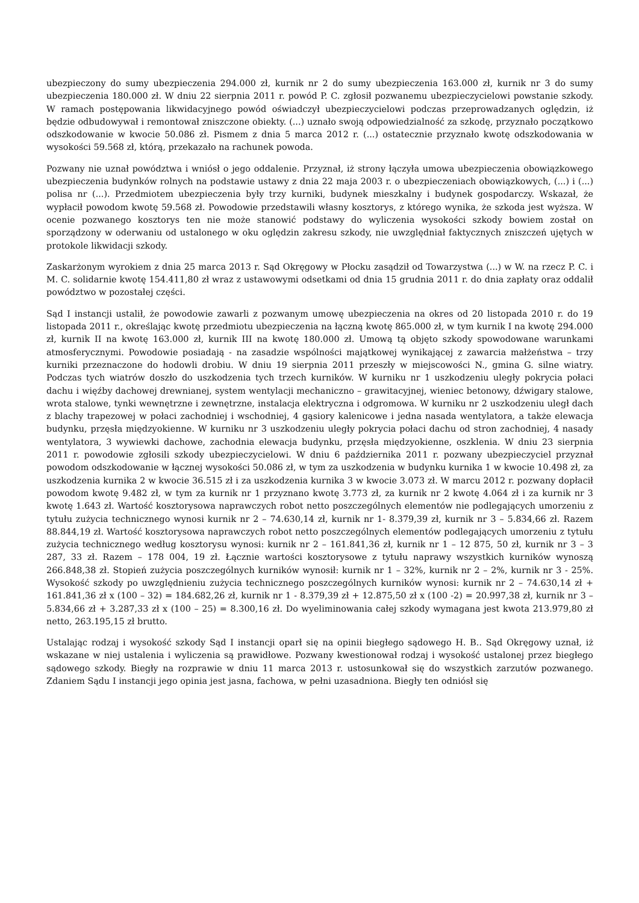ubezpieczony do sumy ubezpieczenia 294.000 zł, kurnik nr 2 do sumy ubezpieczenia 163.000 zł, kurnik nr 3 do sumy ubezpieczenia 180.000 zł. W dniu 22 sierpnia 2011 r. powód P. C. zgłosił pozwanemu ubezpieczycielowi powstanie szkody. W ramach postępowania likwidacyjnego powód oświadczył ubezpieczycielowi podczas przeprowadzanych oględzin, iż będzie odbudowywał i remontował zniszczone obiekty. (...) uznało swoją odpowiedzialność za szkodę, przyznało początkowo odszkodowanie w kwocie 50.086 zł. Pismem z dnia 5 marca 2012 r. (...) ostatecznie przyznało kwotę odszkodowania w wysokości 59.568 zł, którą, przekazało na rachunek powoda.
Pozwany nie uznał powództwa i wniósł o jego oddalenie. Przyznał, iż strony łączyła umowa ubezpieczenia obowiązkowego ubezpieczenia budynków rolnych na podstawie ustawy z dnia 22 maja 2003 r. o ubezpieczeniach obowiązkowych, (...) i (...) polisa nr (...). Przedmiotem ubezpieczenia były trzy kurniki, budynek mieszkalny i budynek gospodarczy. Wskazał, że wypłacił powodom kwotę 59.568 zł. Powodowie przedstawili własny kosztorys, z którego wynika, że szkoda jest wyższa. W ocenie pozwanego kosztorys ten nie może stanowić podstawy do wyliczenia wysokości szkody bowiem został on sporządzony w oderwaniu od ustalonego w oku oględzin zakresu szkody, nie uwzględniał faktycznych zniszczeń ujętych w protokole likwidacji szkody.
Zaskarżonym wyrokiem z dnia 25 marca 2013 r. Sąd Okręgowy w Płocku zasądził od Towarzystwa (...) w W. na rzecz P. C. i M. C. solidarnie kwotę 154.411,80 zł wraz z ustawowymi odsetkami od dnia 15 grudnia 2011 r. do dnia zapłaty oraz oddalił powództwo w pozostałej części.
Sąd I instancji ustalił, że powodowie zawarli z pozwanym umowę ubezpieczenia na okres od 20 listopada 2010 r. do 19 listopada 2011 r., określając kwotę przedmiotu ubezpieczenia na łączną kwotę 865.000 zł, w tym kurnik I na kwotę 294.000 zł, kurnik II na kwotę 163.000 zł, kurnik III na kwotę 180.000 zł. Umową tą objęto szkody spowodowane warunkami atmosferycznymi. Powodowie posiadają - na zasadzie wspólności majątkowej wynikającej z zawarcia małżeństwa – trzy kurniki przeznaczone do hodowli drobiu. W dniu 19 sierpnia 2011 przeszły w miejscowości N., gmina G. silne wiatry. Podczas tych wiatrów doszło do uszkodzenia tych trzech kurników. W kurniku nr 1 uszkodzeniu uległy pokrycia połaci dachu i więźby dachowej drewnianej, system wentylacji mechaniczno – grawitacyjnej, wieniec betonowy, dźwigary stalowe, wrota stalowe, tynki wewnętrzne i zewnętrzne, instalacja elektryczna i odgromowa. W kurniku nr 2 uszkodzeniu uległ dach z blachy trapezowej w połaci zachodniej i wschodniej, 4 gąsiory kalenicowe i jedna nasada wentylatora, a także elewacja budynku, przęsła międzyokienne. W kurniku nr 3 uszkodzeniu uległy pokrycia połaci dachu od stron zachodniej, 4 nasady wentylatora, 3 wywiewki dachowe, zachodnia elewacja budynku, przęsła międzyokienne, oszklenia. W dniu 23 sierpnia 2011 r. powodowie zgłosili szkody ubezpieczycielowi. W dniu 6 października 2011 r. pozwany ubezpieczyciel przyznał powodom odszkodowanie w łącznej wysokości 50.086 zł, w tym za uszkodzenia w budynku kurnika 1 w kwocie 10.498 zł, za uszkodzenia kurnika 2 w kwocie 36.515 zł i za uszkodzenia kurnika 3 w kwocie 3.073 zł. W marcu 2012 r. pozwany dopłacił powodom kwotę 9.482 zł, w tym za kurnik nr 1 przyznano kwotę 3.773 zł, za kurnik nr 2 kwotę 4.064 zł i za kurnik nr 3 kwotę 1.643 zł. Wartość kosztorysowa naprawczych robot netto poszczególnych elementów nie podlegających umorzeniu z tytułu zużycia technicznego wynosi kurnik nr 2 – 74.630,14 zł, kurnik nr 1- 8.379,39 zł, kurnik nr 3 – 5.834,66 zł. Razem 88.844,19 zł. Wartość kosztorysowa naprawczych robot netto poszczególnych elementów podlegających umorzeniu z tytułu zużycia technicznego według kosztorysu wynosi: kurnik nr 2 – 161.841,36 zł, kurnik nr 1 – 12 875, 50 zł, kurnik nr 3 – 3 287, 33 zł. Razem – 178 004, 19 zł. Łącznie wartości kosztorysowe z tytułu naprawy wszystkich kurników wynoszą 266.848,38 zł. Stopień zużycia poszczególnych kurników wynosił: kurnik nr 1 – 32%, kurnik nr 2 – 2%, kurnik nr 3 - 25%. Wysokość szkody po uwzględnieniu zużycia technicznego poszczególnych kurników wynosi: kurnik nr 2 – 74.630,14 zł + 161.841,36 zł x (100 – 32) = 184.682,26 zł, kurnik nr 1 - 8.379,39 zł + 12.875,50 zł x (100 -2) = 20.997,38 zł, kurnik nr 3 – 5.834,66 zł + 3.287,33 zł x (100 – 25) = 8.300,16 zł. Do wyeliminowania całej szkody wymagana jest kwota 213.979,80 zł netto, 263.195,15 zł brutto.
Ustalając rodzaj i wysokość szkody Sąd I instancji oparł się na opinii biegłego sądowego H. B.. Sąd Okręgowy uznał, iż wskazane w niej ustalenia i wyliczenia są prawidłowe. Pozwany kwestionował rodzaj i wysokość ustalonej przez biegłego sądowego szkody. Biegły na rozprawie w dniu 11 marca 2013 r. ustosunkował się do wszystkich zarzutów pozwanego. Zdaniem Sądu I instancji jego opinia jest jasna, fachowa, w pełni uzasadniona. Biegły ten odniósł się